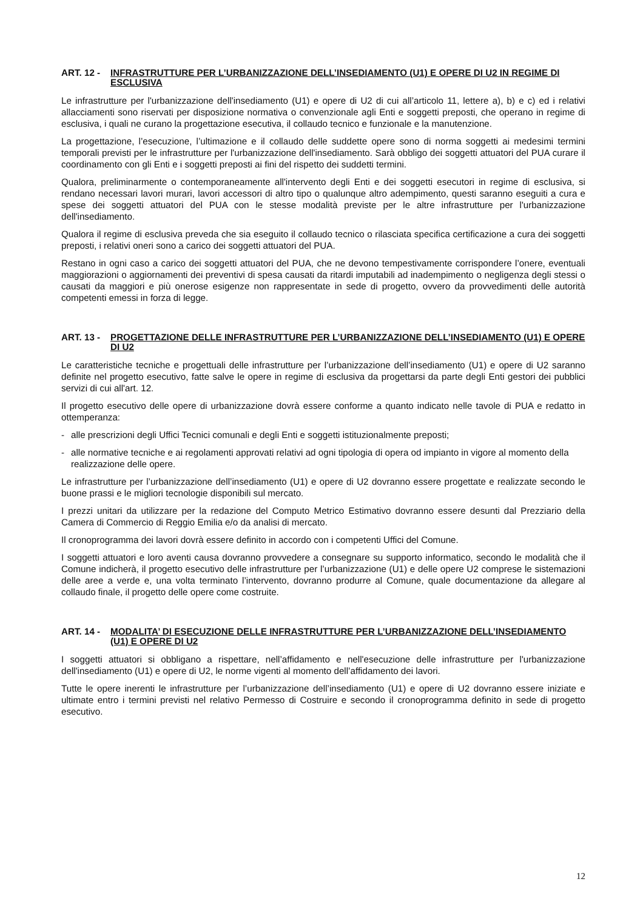ART. 12 - INFRASTRUTTURE PER L’URBANIZZAZIONE DELL’INSEDIAMENTO (U1) E OPERE DI U2 IN REGIME DI ESCLUSIVA
Le infrastrutture per l'urbanizzazione dell'insediamento (U1) e opere di U2 di cui all’articolo 11, lettere a), b) e c) ed i relativi allacciamenti sono riservati per disposizione normativa o convenzionale agli Enti e soggetti preposti, che operano in regime di esclusiva, i quali ne curano la progettazione esecutiva, il collaudo tecnico e funzionale e la manutenzione.
La progettazione, l’esecuzione, l’ultimazione e il collaudo delle suddette opere sono di norma soggetti ai medesimi termini temporali previsti per le infrastrutture per l'urbanizzazione dell'insediamento. Sarà obbligo dei soggetti attuatori del PUA curare il coordinamento con gli Enti e i soggetti preposti ai fini del rispetto dei suddetti termini.
Qualora, preliminarmente o contemporaneamente all'intervento degli Enti e dei soggetti esecutori in regime di esclusiva, si rendano necessari lavori murari, lavori accessori di altro tipo o qualunque altro adempimento, questi saranno eseguiti a cura e spese dei soggetti attuatori del PUA con le stesse modalità previste per le altre infrastrutture per l'urbanizzazione dell'insediamento.
Qualora il regime di esclusiva preveda che sia eseguito il collaudo tecnico o rilasciata specifica certificazione a cura dei soggetti preposti, i relativi oneri sono a carico dei soggetti attuatori del PUA.
Restano in ogni caso a carico dei soggetti attuatori del PUA, che ne devono tempestivamente corrispondere l’onere, eventuali maggiorazioni o aggiornamenti dei preventivi di spesa causati da ritardi imputabili ad inadempimento o negligenza degli stessi o causati da maggiori e più onerose esigenze non rappresentate in sede di progetto, ovvero da provvedimenti delle autorità competenti emessi in forza di legge.
ART. 13 - PROGETTAZIONE DELLE INFRASTRUTTURE PER L’URBANIZZAZIONE DELL’INSEDIAMENTO (U1) E OPERE DI U2
Le caratteristiche tecniche e progettuali delle infrastrutture per l’urbanizzazione dell’insediamento (U1) e opere di U2 saranno definite nel progetto esecutivo, fatte salve le opere in regime di esclusiva da progettarsi da parte degli Enti gestori dei pubblici servizi di cui all'art. 12.
Il progetto esecutivo delle opere di urbanizzazione dovrà essere conforme a quanto indicato nelle tavole di PUA e redatto in ottemperanza:
- alle prescrizioni degli Uffici Tecnici comunali e degli Enti e soggetti istituzionalmente preposti;
- alle normative tecniche e ai regolamenti approvati relativi ad ogni tipologia di opera od impianto in vigore al momento della realizzazione delle opere.
Le infrastrutture per l’urbanizzazione dell’insediamento (U1) e opere di U2 dovranno essere progettate e realizzate secondo le buone prassi e le migliori tecnologie disponibili sul mercato.
I prezzi unitari da utilizzare per la redazione del Computo Metrico Estimativo dovranno essere desunti dal Prezziario della Camera di Commercio di Reggio Emilia e/o da analisi di mercato.
Il cronoprogramma dei lavori dovrà essere definito in accordo con i competenti Uffici del Comune.
I soggetti attuatori e loro aventi causa dovranno provvedere a consegnare su supporto informatico, secondo le modalità che il Comune indicherà, il progetto esecutivo delle infrastrutture per l’urbanizzazione (U1) e delle opere U2 comprese le sistemazioni delle aree a verde e, una volta terminato l’intervento, dovranno produrre al Comune, quale documentazione da allegare al collaudo finale, il progetto delle opere come costruite.
ART. 14 - MODALITA’ DI ESECUZIONE DELLE INFRASTRUTTURE PER L’URBANIZZAZIONE DELL’INSEDIAMENTO (U1) E OPERE DI U2
I soggetti attuatori si obbligano a rispettare, nell’affidamento e nell'esecuzione delle infrastrutture per l'urbanizzazione dell'insediamento (U1) e opere di U2, le norme vigenti al momento dell’affidamento dei lavori.
Tutte le opere inerenti le infrastrutture per l’urbanizzazione dell’insediamento (U1) e opere di U2 dovranno essere iniziate e ultimate entro i termini previsti nel relativo Permesso di Costruire e secondo il cronoprogramma definito in sede di progetto esecutivo.
12